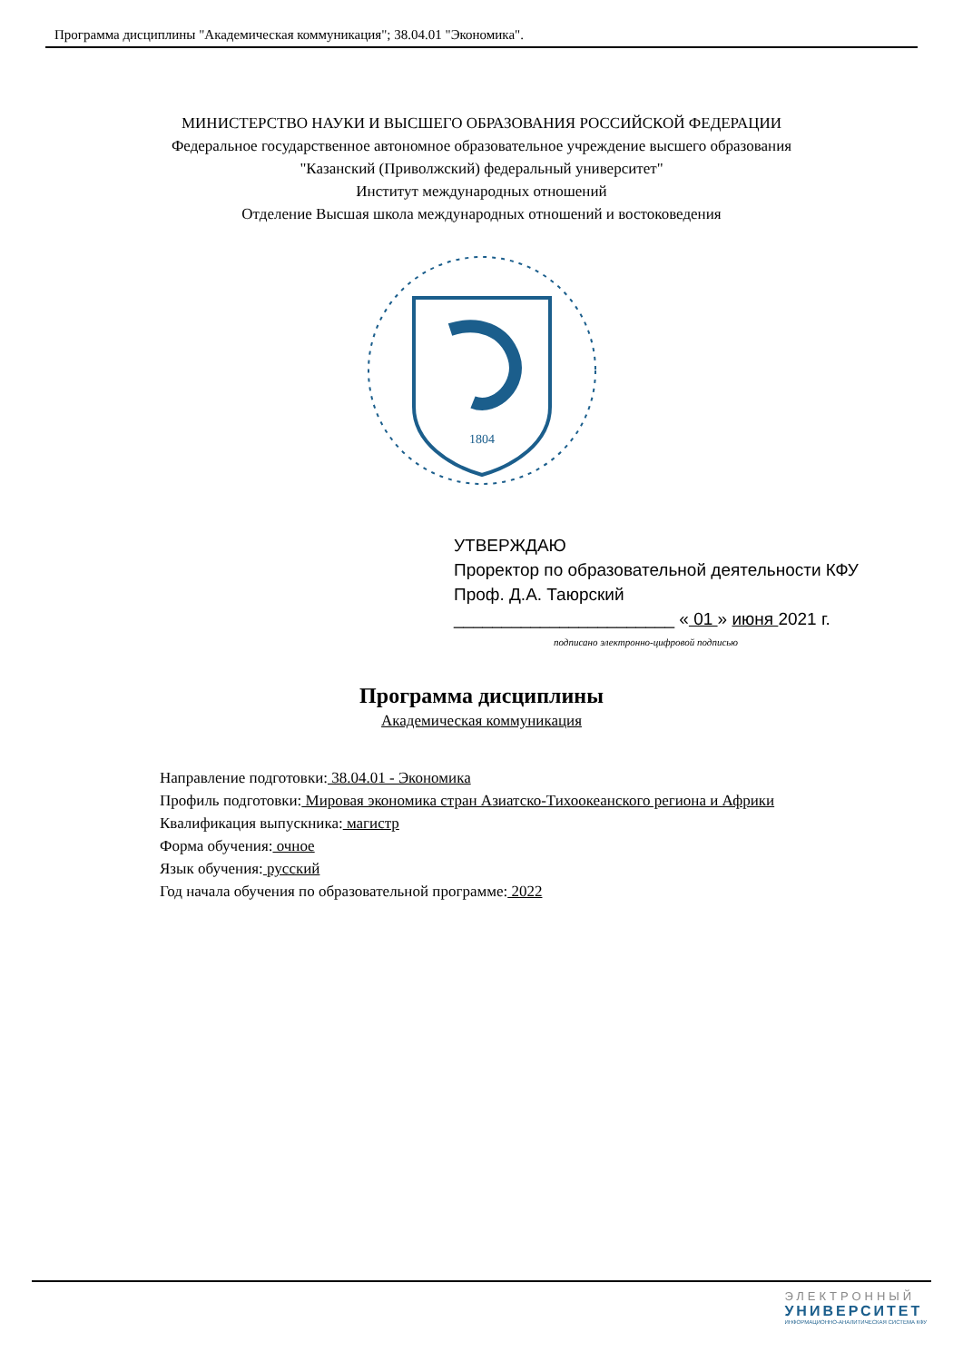Программа дисциплины "Академическая коммуникация"; 38.04.01 "Экономика".
МИНИСТЕРСТВО НАУКИ И ВЫСШЕГО ОБРАЗОВАНИЯ РОССИЙСКОЙ ФЕДЕРАЦИИ
Федеральное государственное автономное образовательное учреждение высшего образования
"Казанский (Приволжский) федеральный университет"
Институт международных отношений
Отделение Высшая школа международных отношений и востоковедения
1804
УТВЕРЖДАЮ
Проректор по образовательной деятельности КФУ
Проф. Д.А. Таюрский
_______________________ « 01 » июня 2021 г.
подписано электронно-цифровой подписью
Программа дисциплины
Академическая коммуникация
Направление подготовки: 38.04.01 - Экономика
Профиль подготовки: Мировая экономика стран Азиатско-Тихоокеанского региона и Африки
Квалификация выпускника: магистр
Форма обучения: очное
Язык обучения: русский
Год начала обучения по образовательной программе: 2022
ЭЛЕКТРОННЫЙ
УНИВЕРСИТЕТ
ИНФОРМАЦИОННО-АНАЛИТИЧЕСКАЯ СИСТЕМА КФУ